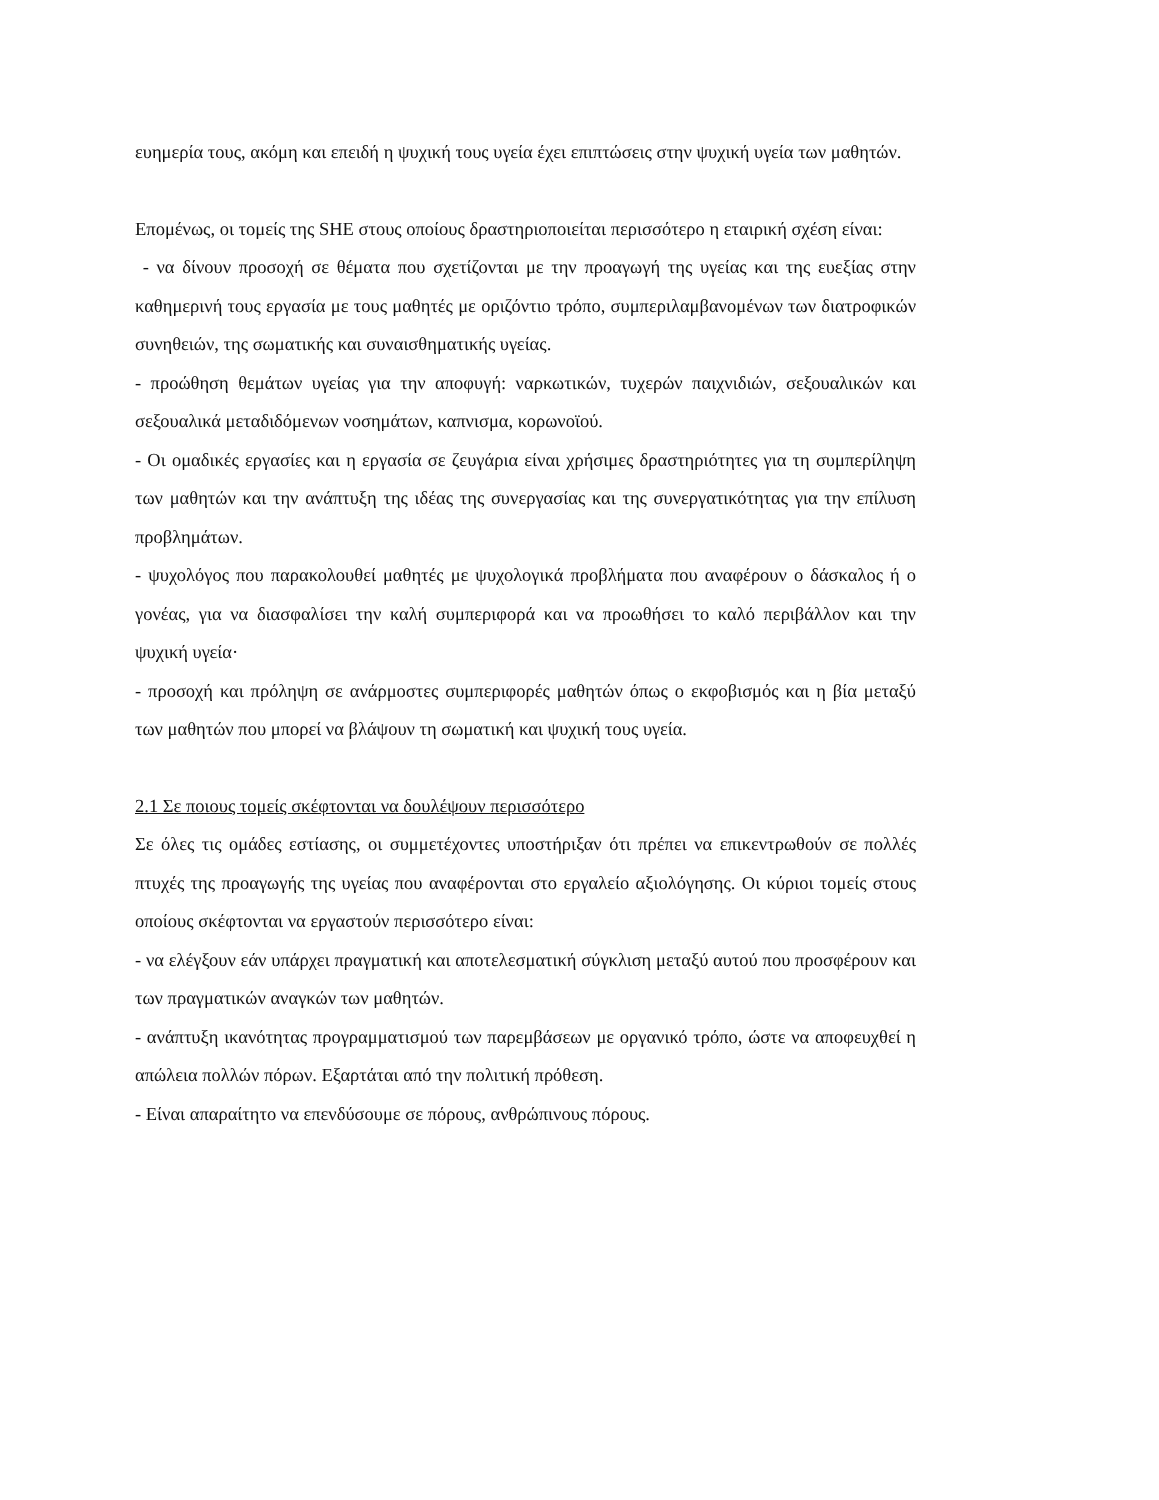ευημερία τους, ακόμη και επειδή η ψυχική τους υγεία έχει επιπτώσεις στην ψυχική υγεία των μαθητών.
Επομένως, οι τομείς της SHE στους οποίους δραστηριοποιείται περισσότερο η εταιρική σχέση είναι:
- να δίνουν προσοχή σε θέματα που σχετίζονται με την προαγωγή της υγείας και της ευεξίας στην καθημερινή τους εργασία με τους μαθητές με οριζόντιο τρόπο, συμπεριλαμβανομένων των διατροφικών συνηθειών, της σωματικής και συναισθηματικής υγείας.
- προώθηση θεμάτων υγείας για την αποφυγή: ναρκωτικών, τυχερών παιχνιδιών, σεξουαλικών και σεξουαλικά μεταδιδόμενων νοσημάτων, καπνισμα, κορωνοϊού.
- Οι ομαδικές εργασίες και η εργασία σε ζευγάρια είναι χρήσιμες δραστηριότητες για τη συμπερίληψη των μαθητών και την ανάπτυξη της ιδέας της συνεργασίας και της συνεργατικότητας για την επίλυση προβλημάτων.
- ψυχολόγος που παρακολουθεί μαθητές με ψυχολογικά προβλήματα που αναφέρουν ο δάσκαλος ή ο γονέας, για να διασφαλίσει την καλή συμπεριφορά και να προωθήσει το καλό περιβάλλον και την ψυχική υγεία·
- προσοχή και πρόληψη σε ανάρμοστες συμπεριφορές μαθητών όπως ο εκφοβισμός και η βία μεταξύ των μαθητών που μπορεί να βλάψουν τη σωματική και ψυχική τους υγεία.
2.1 Σε ποιους τομείς σκέφτονται να δουλέψουν περισσότερο
Σε όλες τις ομάδες εστίασης, οι συμμετέχοντες υποστήριξαν ότι πρέπει να επικεντρωθούν σε πολλές πτυχές της προαγωγής της υγείας που αναφέρονται στο εργαλείο αξιολόγησης. Οι κύριοι τομείς στους οποίους σκέφτονται να εργαστούν περισσότερο είναι:
- να ελέγξουν εάν υπάρχει πραγματική και αποτελεσματική σύγκλιση μεταξύ αυτού που προσφέρουν και των πραγματικών αναγκών των μαθητών.
- ανάπτυξη ικανότητας προγραμματισμού των παρεμβάσεων με οργανικό τρόπο, ώστε να αποφευχθεί η απώλεια πολλών πόρων. Εξαρτάται από την πολιτική πρόθεση.
- Είναι απαραίτητο να επενδύσουμε σε πόρους, ανθρώπινους πόρους.